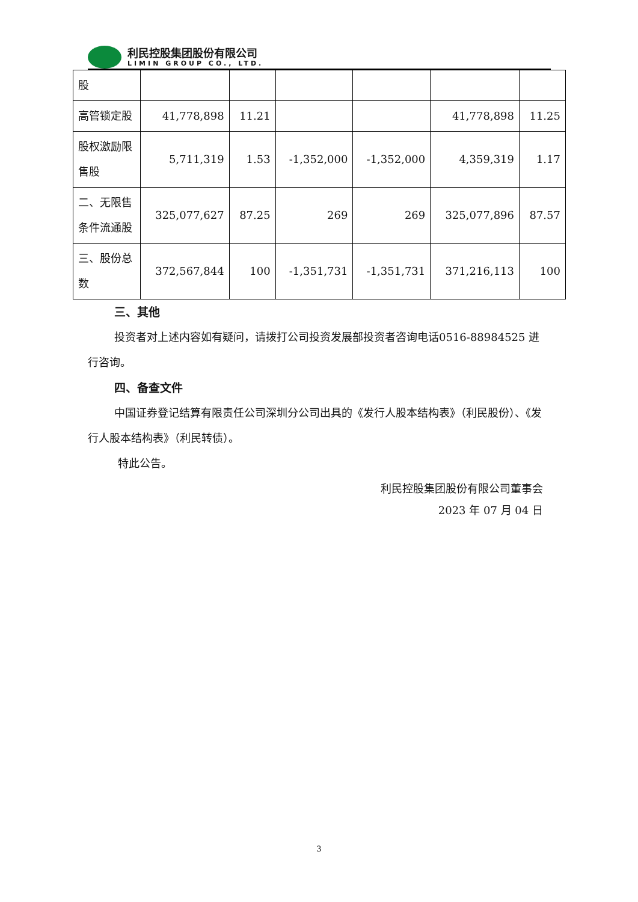利民控股集团股份有限公司
LIMIN GROUP CO., LTD.
| 股 | | | | | | |
| 高管锁定股 | 41,778,898 | 11.21 | | | 41,778,898 | 11.25 |
| 股权激励限售股 | 5,711,319 | 1.53 | -1,352,000 | -1,352,000 | 4,359,319 | 1.17 |
| 二、无限售条件流通股 | 325,077,627 | 87.25 | 269 | 269 | 325,077,896 | 87.57 |
| 三、股份总数 | 372,567,844 | 100 | -1,351,731 | -1,351,731 | 371,216,113 | 100 |
三、其他
投资者对上述内容如有疑问，请拨打公司投资发展部投资者咨询电话0516-88984525 进行咨询。
四、备查文件
中国证券登记结算有限责任公司深圳分公司出具的《发行人股本结构表》（利民股份）、《发行人股本结构表》（利民转债）。
特此公告。
利民控股集团股份有限公司董事会
2023 年 07 月 04 日
3